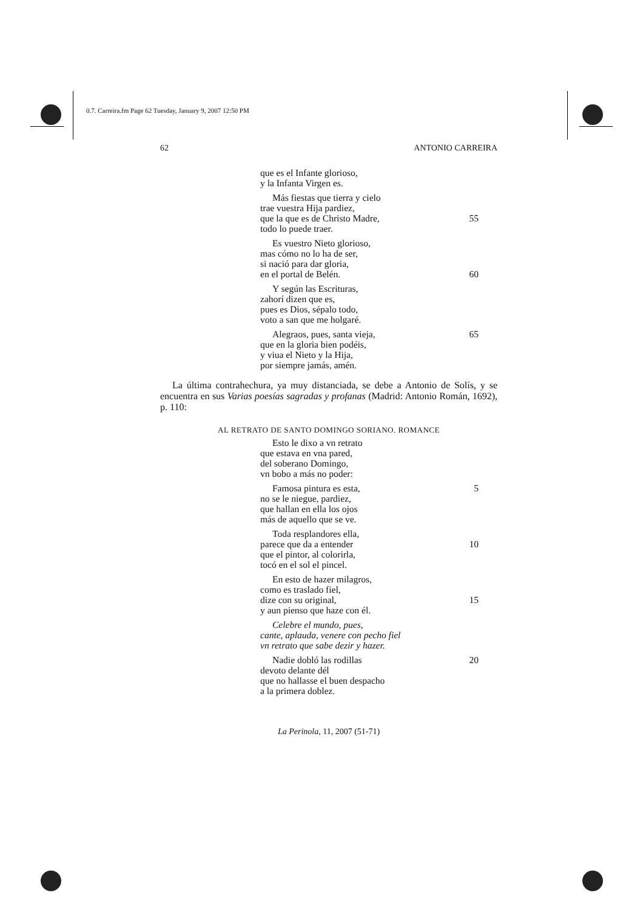0.7. Carreira.fm Page 62 Tuesday, January 9, 2007 12:50 PM
62 ANTONIO CARREIRA
que es el Infante glorioso,
y la Infanta Virgen es.
Más fiestas que tierra y cielo
trae vuestra Hija pardiez,
que la que es de Christo Madre, 55
todo lo puede traer.
Es vuestro Nieto glorioso,
mas cómo no lo ha de ser,
si nació para dar gloria,
en el portal de Belén. 60
Y según las Escrituras,
zahorí dizen que es,
pues es Dios, sépalo todo,
voto a san que me holgaré.
Alegraos, pues, santa vieja, 65
que en la gloria bien podéis,
y viua el Nieto y la Hija,
por siempre jamás, amén.
La última contrahechura, ya muy distanciada, se debe a Antonio de Solís, y se encuentra en sus Varias poesías sagradas y profanas (Madrid: Antonio Román, 1692), p. 110:
AL RETRATO DE SANTO DOMINGO SORIANO. ROMANCE
Esto le dixo a vn retrato
que estava en vna pared,
del soberano Domingo,
vn bobo a más no poder:
Famosa pintura es esta, 5
no se le niegue, pardiez,
que hallan en ella los ojos
más de aquello que se ve.
Toda resplandores ella,
parece que da a entender 10
que el pintor, al colorirla,
tocó en el sol el pincel.
En esto de hazer milagros,
como es traslado fiel,
dize con su original, 15
y aun pienso que haze con él.
Celebre el mundo, pues,
cante, aplauda, venere con pecho fiel
vn retrato que sabe dezir y hazer.
Nadie dobló las rodillas 20
devoto delante dél
que no hallasse el buen despacho
a la primera doblez.
La Perinola, 11, 2007 (51-71)